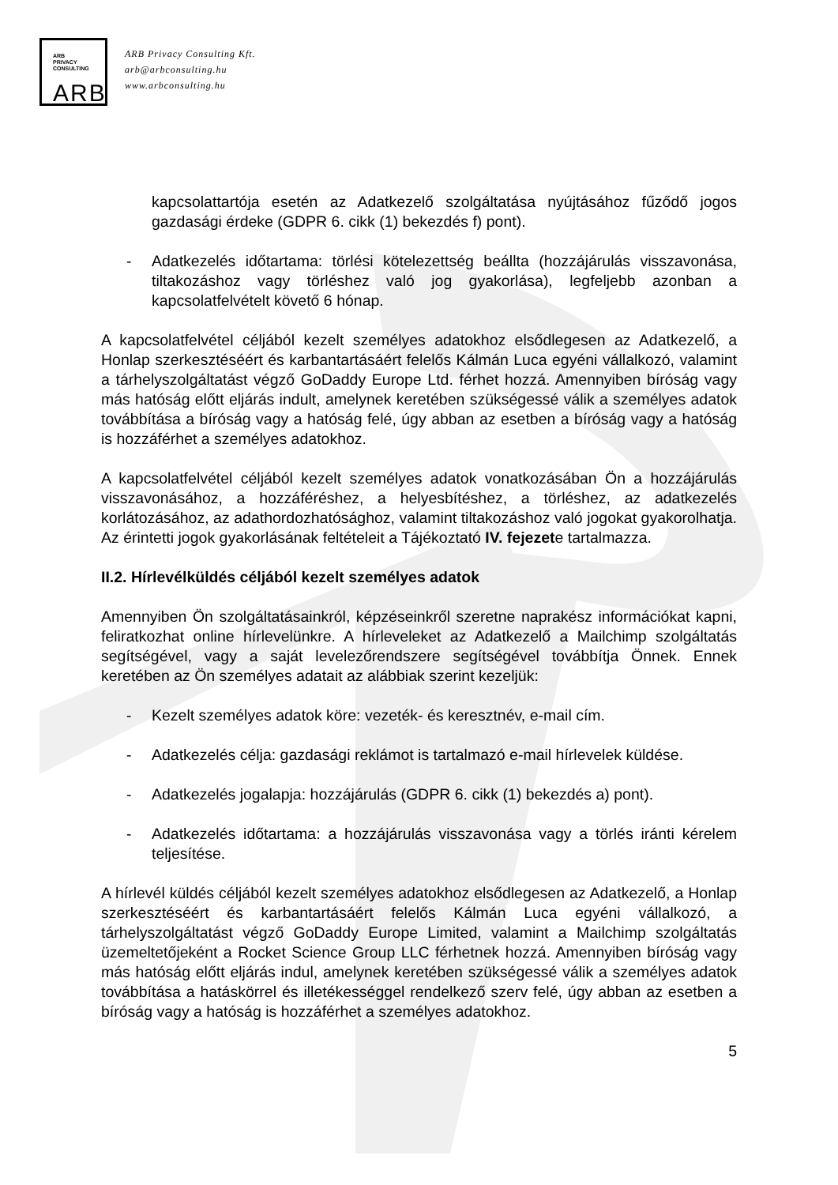ARB
PRIVACY
CONSULTING
ARB
ARB Privacy Consulting Kft.
arb@arbconsulting.hu
www.arbconsulting.hu
kapcsolattartója esetén az Adatkezelő szolgáltatása nyújtásához fűződő jogos gazdasági érdeke (GDPR 6. cikk (1) bekezdés f) pont).
- Adatkezelés időtartama: törlési kötelezettség beállta (hozzájárulás visszavonása, tiltakozáshoz vagy törléshez való jog gyakorlása), legfeljebb azonban a kapcsolatfelvételt követő 6 hónap.
A kapcsolatfelvétel céljából kezelt személyes adatokhoz elsődlegesen az Adatkezelő, a Honlap szerkesztéséért és karbantartásáért felelős Kálmán Luca egyéni vállalkozó, valamint a tárhelyszolgáltatást végző GoDaddy Europe Ltd. férhet hozzá. Amennyiben bíróság vagy más hatóság előtt eljárás indult, amelynek keretében szükségessé válik a személyes adatok továbbítása a bíróság vagy a hatóság felé, úgy abban az esetben a bíróság vagy a hatóság is hozzáférhet a személyes adatokhoz.
A kapcsolatfelvétel céljából kezelt személyes adatok vonatkozásában Ön a hozzájárulás visszavonásához, a hozzáféréshez, a helyesbítéshez, a törléshez, az adatkezelés korlátozásához, az adathordozhatósághoz, valamint tiltakozáshoz való jogokat gyakorolhatja. Az érintetti jogok gyakorlásának feltételeit a Tájékoztató IV. fejezete tartalmazza.
II.2. Hírlevélküldés céljából kezelt személyes adatok
Amennyiben Ön szolgáltatásainkról, képzéseinkről szeretne naprakész információkat kapni, feliratkozhat online hírlevelünkre. A hírleveleket az Adatkezelő a Mailchimp szolgáltatás segítségével, vagy a saját levelezőrendszere segítségével továbbítja Önnek. Ennek keretében az Ön személyes adatait az alábbiak szerint kezeljük:
- Kezelt személyes adatok köre: vezeték- és keresztnév, e-mail cím.
- Adatkezelés célja: gazdasági reklámot is tartalmazó e-mail hírlevelek küldése.
- Adatkezelés jogalapja: hozzájárulás (GDPR 6. cikk (1) bekezdés a) pont).
- Adatkezelés időtartama: a hozzájárulás visszavonása vagy a törlés iránti kérelem teljesítése.
A hírlevél küldés céljából kezelt személyes adatokhoz elsődlegesen az Adatkezelő, a Honlap szerkesztéséért és karbantartásáért felelős Kálmán Luca egyéni vállalkozó, a tárhelyszolgáltatást végző GoDaddy Europe Limited, valamint a Mailchimp szolgáltatás üzemeltetőjeként a Rocket Science Group LLC férhetnek hozzá. Amennyiben bíróság vagy más hatóság előtt eljárás indul, amelynek keretében szükségessé válik a személyes adatok továbbítása a hatáskörrel és illetékességgel rendelkező szerv felé, úgy abban az esetben a bíróság vagy a hatóság is hozzáférhet a személyes adatokhoz.
5